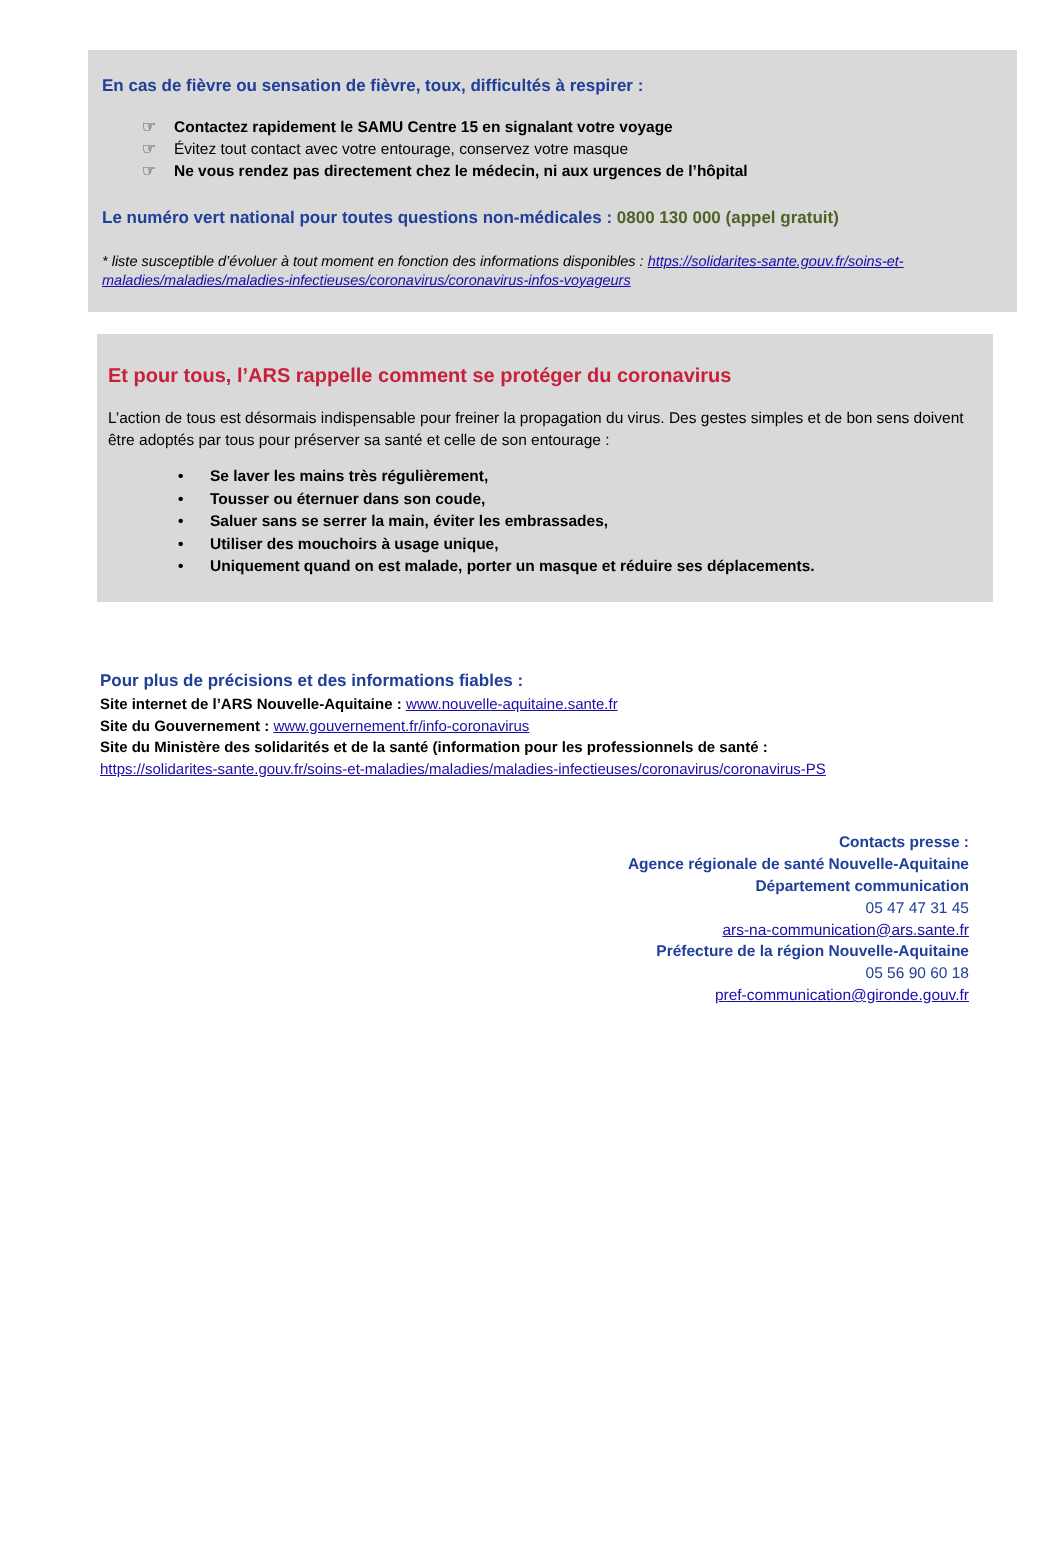En cas de fièvre ou sensation de fièvre, toux, difficultés à respirer :
☞ Contactez rapidement le SAMU Centre 15 en signalant votre voyage
☞ Évitez tout contact avec votre entourage, conservez votre masque
☞ Ne vous rendez pas directement chez le médecin, ni aux urgences de l’hôpital
Le numéro vert national pour toutes questions non-médicales : 0800 130 000 (appel gratuit)
* liste susceptible d’évoluer à tout moment en fonction des informations disponibles : https://solidarites-sante.gouv.fr/soins-et-maladies/maladies/maladies-infectieuses/coronavirus/coronavirus-infos-voyageurs
Et pour tous, l’ARS rappelle comment se protéger du coronavirus
L’action de tous est désormais indispensable pour freiner la propagation du virus. Des gestes simples et de bon sens doivent être adoptés par tous pour préserver sa santé et celle de son entourage :
• Se laver les mains très régulièrement,
• Tousser ou éternuer dans son coude,
• Saluer sans se serrer la main, éviter les embrassades,
• Utiliser des mouchoirs à usage unique,
• Uniquement quand on est malade, porter un masque et réduire ses déplacements.
Pour plus de précisions et des informations fiables :
Site internet de l’ARS Nouvelle-Aquitaine : www.nouvelle-aquitaine.sante.fr
Site du Gouvernement : www.gouvernement.fr/info-coronavirus
Site du Ministère des solidarités et de la santé (information pour les professionnels de santé :
https://solidarites-sante.gouv.fr/soins-et-maladies/maladies/maladies-infectieuses/coronavirus/coronavirus-PS
Contacts presse :
Agence régionale de santé Nouvelle-Aquitaine
Département communication
05 47 47 31 45
ars-na-communication@ars.sante.fr
Préfecture de la région Nouvelle-Aquitaine
05 56 90 60 18
pref-communication@gironde.gouv.fr